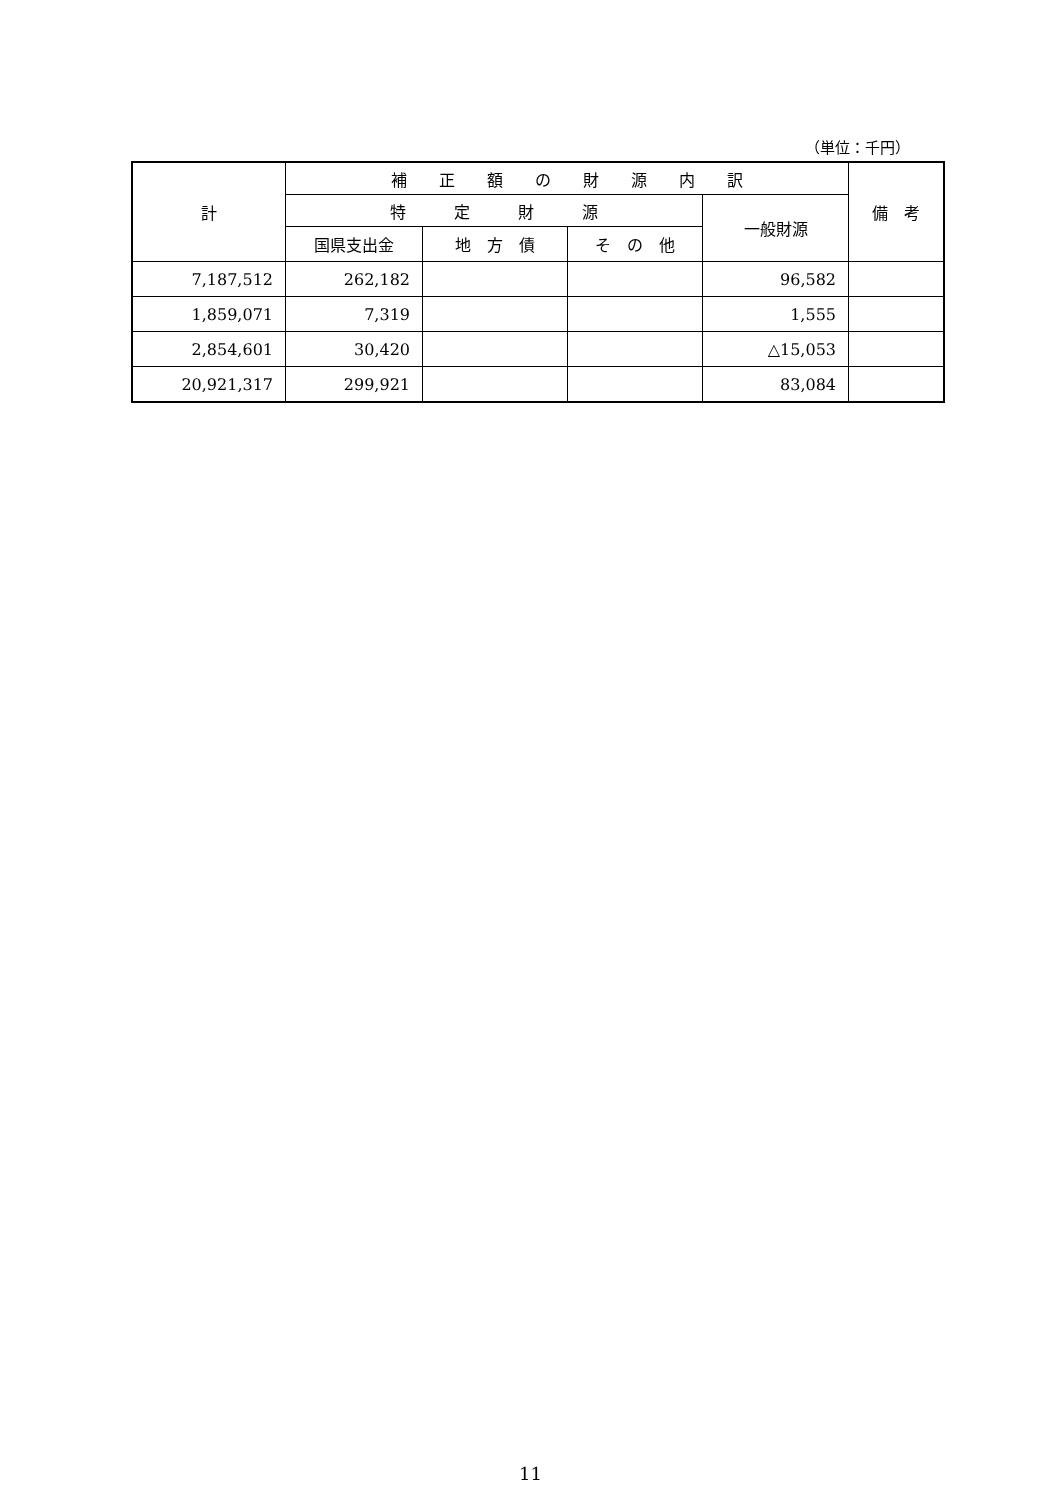（単位：千円）
| 計 | 補 正 額 の 財 源 内 訳 | | | | 備 考 |
| --- | --- | --- | --- | --- | --- |
| | 特 定 財 源 | | | 一般財源 | |
| | 国県支出金 | 地 方 債 | そ の 他 | | |
| 7,187,512 | 262,182 | | | 96,582 | |
| 1,859,071 | 7,319 | | | 1,555 | |
| 2,854,601 | 30,420 | | | △15,053 | |
| 20,921,317 | 299,921 | | | 83,084 | |
11